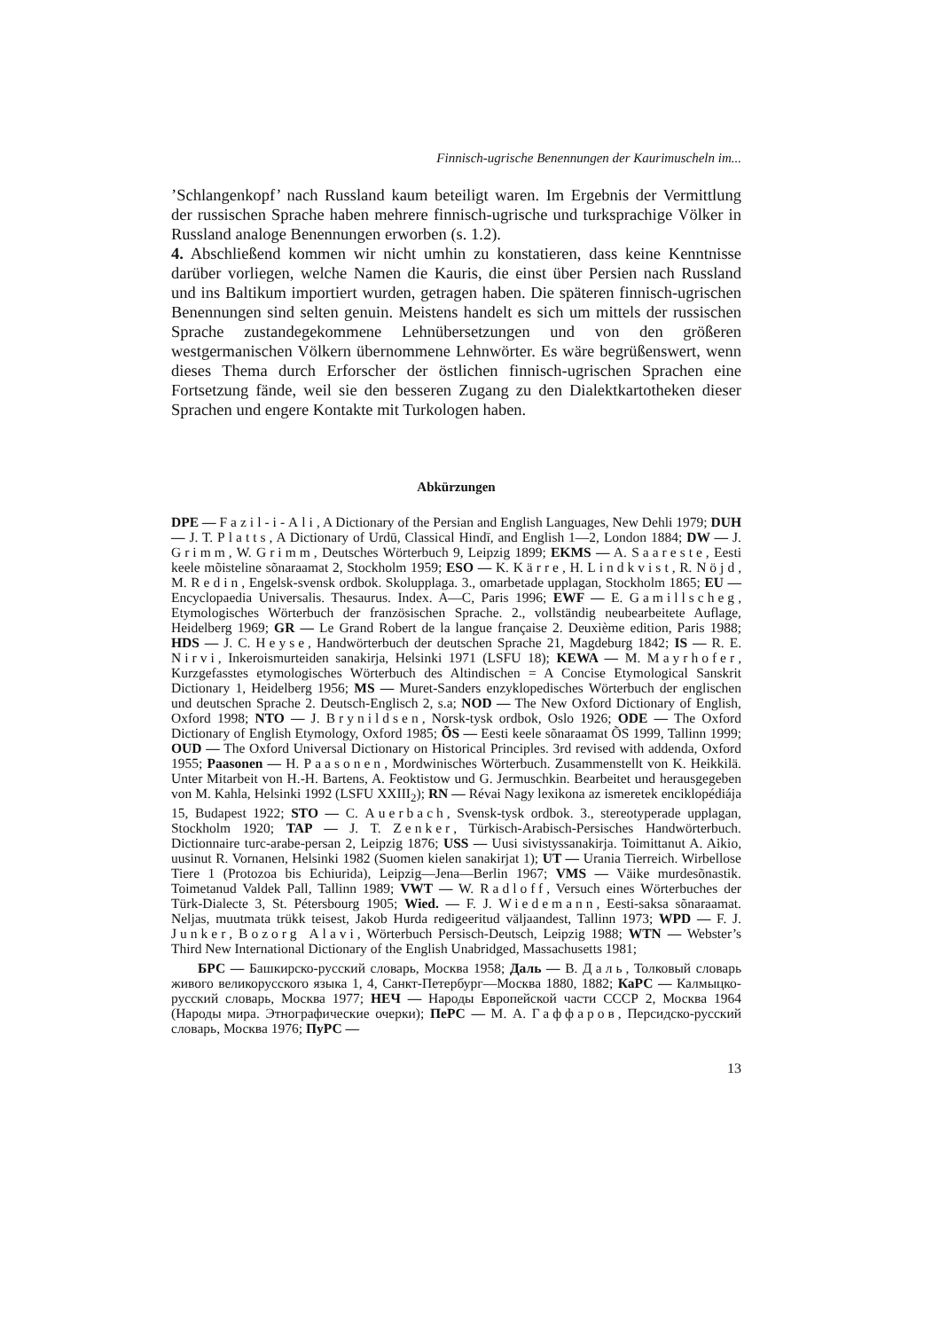Finnisch-ugrische Benennungen der Kaurimuscheln im...
’Schlangenkopf’ nach Russland kaum beteiligt waren. Im Ergebnis der Vermittlung der russischen Sprache haben mehrere finnisch-ugrische und turksprachige Völker in Russland analoge Benennungen erworben (s. 1.2).
4. Abschließend kommen wir nicht umhin zu konstatieren, dass keine Kenntnisse darüber vorliegen, welche Namen die Kauris, die einst über Persien nach Russland und ins Baltikum importiert wurden, getragen haben. Die späteren finnisch-ugrischen Benennungen sind selten genuin. Meistens handelt es sich um mittels der russischen Sprache zustandegekommene Lehnübersetzungen und von den größeren westgermanischen Völkern übernommene Lehnwörter. Es wäre begrüßenswert, wenn dieses Thema durch Erforscher der östlichen finnisch-ugrischen Sprachen eine Fortsetzung fände, weil sie den besseren Zugang zu den Dialektkartotheken dieser Sprachen und engere Kontakte mit Turkologen haben.
Abkürzungen
DPE — Fazil-i-Ali, A Dictionary of the Persian and English Languages, New Dehli 1979; DUH — J. T. Platts, A Dictionary of Urdū, Classical Hindī, and English 1—2, London 1884; DW — J. Grimm, W. Grimm, Deutsches Wörterbuch 9, Leipzig 1899; EKMS — A. Saareste, Eesti keele mõisteline sõnaraamat 2, Stockholm 1959; ESO — K. Kärre, H. Lindkvist, R. Nöjd, M. Redin, Engelsk-svensk ordbok. Skolupplaga. 3., omarbetade upplagan, Stockholm 1865; EU — Encyclopaedia Universalis. Thesaurus. Index. A—C, Paris 1996; EWF — E. Gamillscheg, Etymologisches Wörterbuch der französischen Sprache. 2., vollständig neubearbeitete Auflage, Heidelberg 1969; GR — Le Grand Robert de la langue française 2. Deuxième edition, Paris 1988; HDS — J. C. Heyse, Handwörterbuch der deutschen Sprache 21, Magdeburg 1842; IS — R. E. Nirvi, Inkeroismurteiden sanakirja, Helsinki 1971 (LSFU 18); KEWA — M. Mayrhofer, Kurzgefasstes etymologisches Wörterbuch des Altindischen = A Concise Etymological Sanskrit Dictionary 1, Heidelberg 1956; MS — Muret-Sanders enzyklopedisches Wörterbuch der englischen und deutschen Sprache 2. Deutsch-Englisch 2, s.a; NOD — The New Oxford Dictionary of English, Oxford 1998; NTO — J. Brynildsen, Norsk-tysk ordbok, Oslo 1926; ODE — The Oxford Dictionary of English Etymology, Oxford 1985; ÕS — Eesti keele sõnaraamat ÕS 1999, Tallinn 1999; OUD — The Oxford Universal Dictionary on Historical Principles. 3rd revised with addenda, Oxford 1955; Paasonen — H. Paasonen, Mordwinisches Wörterbuch. Zusammenstellt von K. Heikkilä. Unter Mitarbeit von H.-H. Bartens, A. Feoktistow und G. Jermuschkin. Bearbeitet und herausgegeben von M. Kahla, Helsinki 1992 (LSFU XXIII<sub>2</sub>); RN — Révai Nagy lexikona az ismeretek enciklopédiája 15, Budapest 1922; STO — C. Auerbach, Svensk-tysk ordbok. 3., stereotyperade upplagan, Stockholm 1920; TAP — J. T. Zenker, Türkisch-Arabisch-Persisches Handwörterbuch. Dictionnaire turc-arabe-persan 2, Leipzig 1876; USS — Uusi sivistyssanakirja. Toimittanut A. Aikio, uusinut R. Vornanen, Helsinki 1982 (Suomen kielen sanakirjat 1); UT — Urania Tierreich. Wirbellose Tiere 1 (Protozoa bis Echiurida), Leipzig—Jena—Berlin 1967; VMS — Väike murdesõnastik. Toimetanud Valdek Pall, Tallinn 1989; VWT — W. Radloff, Versuch eines Wörterbuches der Türk-Dialecte 3, St. Pétersbourg 1905; Wied. — F. J. Wiedemann, Eesti-saksa sõnaraamat. Neljas, muutmata trükk teisest, Jakob Hurda redigeeritud väljaandest, Tallinn 1973; WPD — F. J. Junker, Bozorg Alavi, Wörterbuch Persisch-Deutsch, Leipzig 1988; WTN — Webster’s Third New International Dictionary of the English Unabridged, Massachusetts 1981;
БРС — Башкирско-русский словарь, Москва 1958; Даль — В. Даль, Толковый словарь живого великорусского языка 1, 4, Санкт-Петербург—Москва 1880, 1882; КаРС — Калмыцко-русский словарь, Москва 1977; НЕЧ — Народы Европейской части СССР 2, Москва 1964 (Народы мира. Этнографические очерки); ПеРС — М. А. Гаффаров, Персидско-русский словарь, Москва 1976; ПуРС —
13